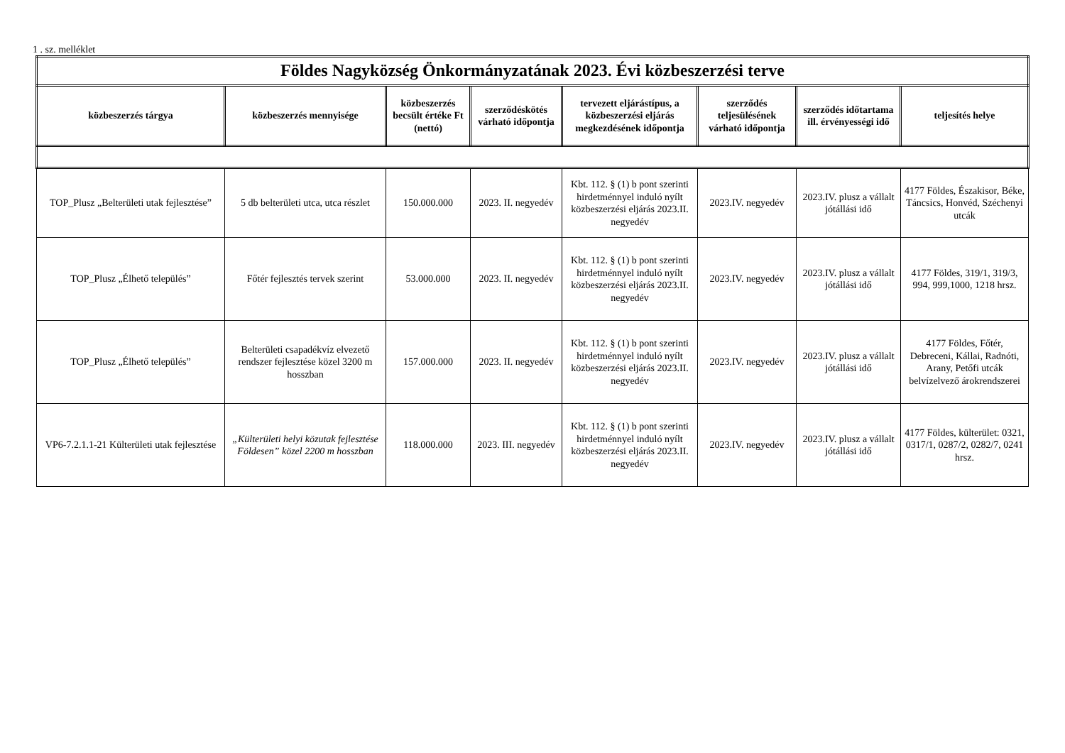1 . sz. melléklet
| Földes Nagyközség Önkormányzatának 2023. Évi közbeszerzési terve | | | | | | | |
| közbeszerzés tárgya | közbeszerzés mennyisége | közbeszerzés becsült értéke Ft (nettó) | szerződéskötés várható időpontja | tervezett eljárástípus, a közbeszerzési eljárás megkezdésének időpontja | szerződés teljesülésének várható időpontja | szerződés időtartama ill. érvényességi idő | teljesítés helye |
| TOP_Plusz „Belterületi utak fejlesztése” | 5 db belterületi utca, utca részlet | 150.000.000 | 2023. II. negyedév | Kbt. 112. § (1) b pont szerinti hirdetménnyel induló nyílt közbeszerzési eljárás 2023.II. negyedév | 2023.IV. negyedév | 2023.IV. plusz a vállalt jótállási idő | 4177 Földes, Északisor, Béke, Táncsics, Honvéd, Széchenyi utcák |
| TOP_Plusz „Élhető település” | Főtér fejlesztés tervek szerint | 53.000.000 | 2023. II. negyedév | Kbt. 112. § (1) b pont szerinti hirdetménnyel induló nyílt közbeszerzési eljárás 2023.II. negyedév | 2023.IV. negyedév | 2023.IV. plusz a vállalt jótállási idő | 4177 Földes, 319/1, 319/3, 994, 999,1000, 1218 hrsz. |
| TOP_Plusz „Élhető település” | Belterületi csapadékvíz elvezető rendszer fejlesztése közel 3200 m hosszban | 157.000.000 | 2023. II. negyedév | Kbt. 112. § (1) b pont szerinti hirdetménnyel induló nyílt közbeszerzési eljárás 2023.II. negyedév | 2023.IV. negyedév | 2023.IV. plusz a vállalt jótállási idő | 4177 Földes, Főtér, Debreceni, Kállai, Radnóti, Arany, Petőfi utcák belvízelvező árokrendszerei |
| VP6-7.2.1.1-21 Külterületi utak fejlesztése | „Külterületi helyi közutak fejlesztése Földesen” közel 2200 m hosszban | 118.000.000 | 2023. III. negyedév | Kbt. 112. § (1) b pont szerinti hirdetménnyel induló nyílt közbeszerzési eljárás 2023.II. negyedév | 2023.IV. negyedév | 2023.IV. plusz a vállalt jótállási idő | 4177 Földes, külterület: 0321, 0317/1, 0287/2, 0282/7, 0241 hrsz. |